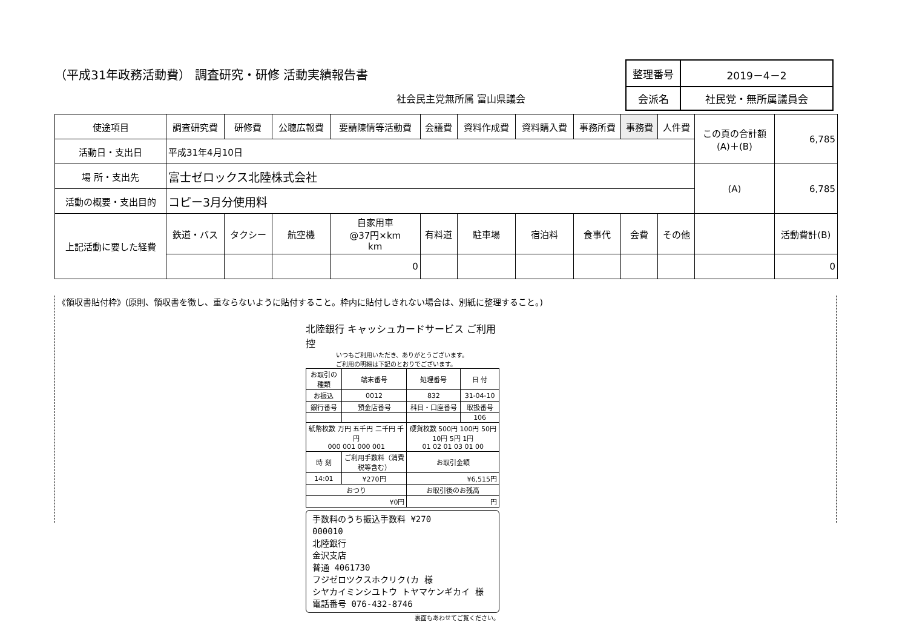（平成31年政務活動費） 調査研究・研修 活動実績報告書
社会民主党無所属 富山県議会
| 整理番号 | 2019－4－2 |
| 会派名 | 社民党・無所属議員会 |
| 使途項目 | 調査研究費 | 研修費 | 公聴広報費 | 要請陳情等活動費 | 会議費 | 資料作成費 | 資料購入費 | 事務所費 | 事務費 | 人件費 | この頁の合計額 (A)＋(B) | 6,785 |
| 活動日・支出日 | 平成31年4月10日 | | | | | | | | | | | |
| 場 所・支出先 | 富士ゼロックス北陸株式会社 | | | | | | | | | | (A) | 6,785 |
| 活動の概要・支出目的 | コピー3月分使用料 | | | | | | | | | | | |
| 上記活動に要した経費 | 鉄道・バス | タクシー | 航空機 | 自家用車 @37円×km km | 有料道 | 駐車場 | 宿泊料 | 食事代 | 会費 | その他 | | 活動費計(B) |
| | | | | 0 | | | | | | | | 0 |
《領収書貼付枠》(原則、領収書を徴し、重ならないように貼付すること。枠内に貼付しきれない場合は、別紙に整理すること。)
北陸銀行 キャッシュカードサービス ご利用控
いつもご利用いただき、ありがとうございます。
ご利用の明細は下記のとおりでございます。
| お取引の種類 | 端末番号 | 処理番号 | 日 付 | |
| お振込 | 0012 | 832 | 31-04-10 | |
| 銀行番号 | 預金店番号 | 科目・口座番号 | | 取扱番号 |
| | | | | 106 |
| 紙幣枚数 万円 五千円 二千円 千円 000 001 000 001 | | 硬貨枚数 500円 100円 50円 10円 5円 1円 01 02 01 03 01 00 | | |
| 時 刻 | ご利用手数料（消費税等含む） | お取引金額 | | |
| 14:01 | ¥270円 | ¥6,515円 | | |
| おつり | | お取引後のお残高 | | |
| ¥0円 | | 円 | | |
手数料のうち振込手数料 ¥270
000010
北陸銀行
金沢支店
普通 4061730
フジゼロツクスホクリク(カ 様
シヤカイミンシユトウ トヤマケンギカイ 様
電話番号 076-432-8746
裏面もあわせてご覧ください。